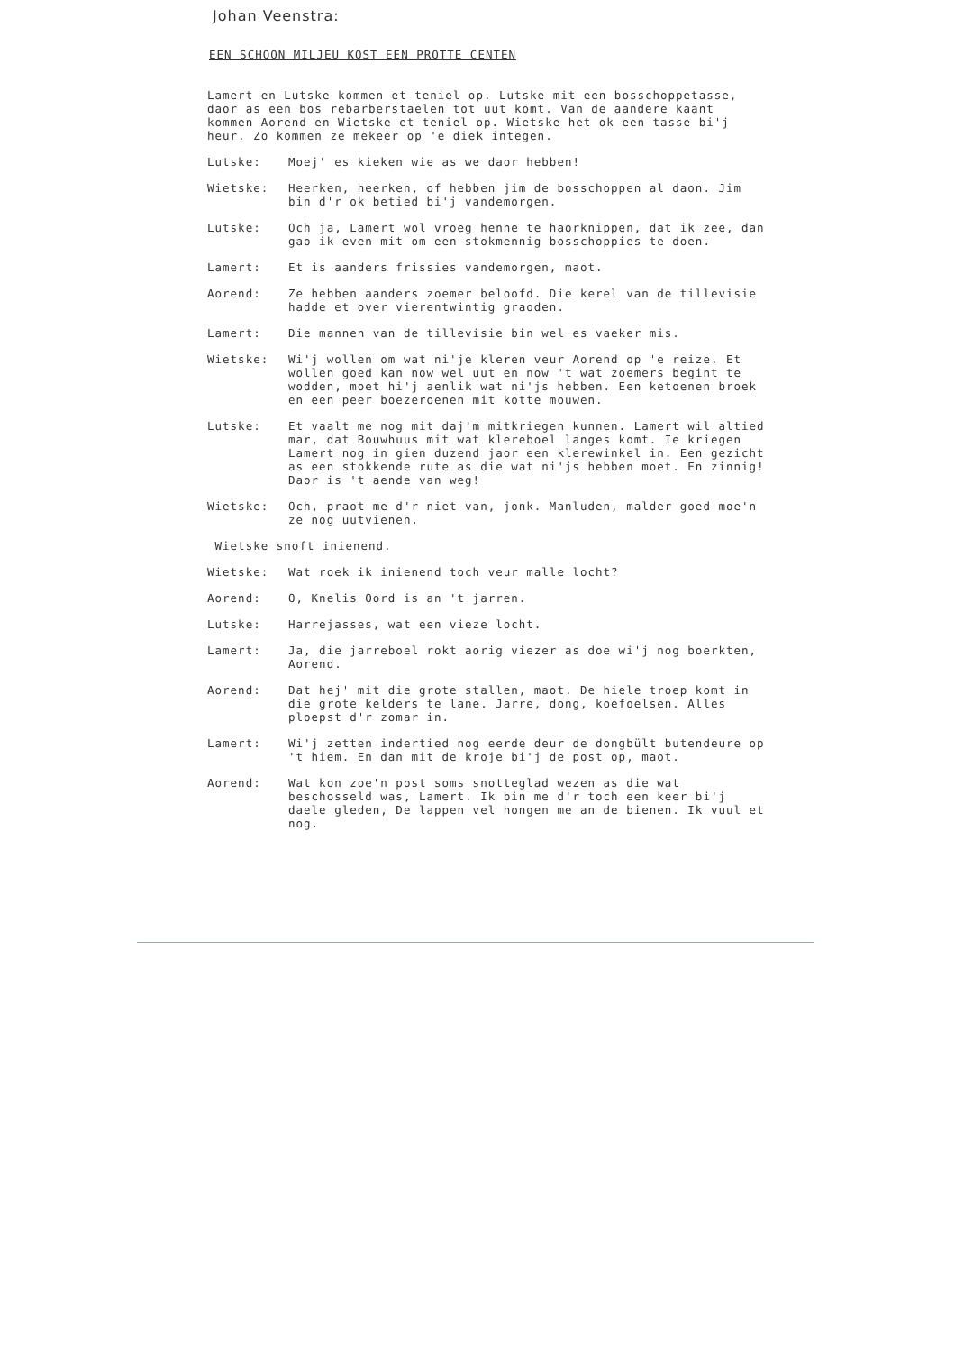Johan Veenstra:
EEN SCHOON MILJEU KOST EEN PROTTE CENTEN
Lamert en Lutske kommen et teniel op. Lutske mit een bosschoppetasse, daor as een bos rebarberstaelen tot uut komt. Van de aandere kaant kommen Aorend en Wietske et teniel op. Wietske het ok een tasse bi'j heur. Zo kommen ze mekeer op 'e diek integen.
Lutske: Moej' es kieken wie as we daor hebben!
Wietske: Heerken, heerken, of hebben jim de bosschoppen al daon. Jim bin d'r ok betied bi'j vandemorgen.
Lutske: Och ja, Lamert wol vroeg henne te haorknippen, dat ik zee, dan gao ik even mit om een stokmennig bosschoppies te doen.
Lamert: Et is aanders frissies vandemorgen, maot.
Aorend: Ze hebben aanders zoemer beloofd. Die kerel van de tillevisie hadde et over vierentwintig graoden.
Lamert: Die mannen van de tillevisie bin wel es vaeker mis.
Wietske: Wi'j wollen om wat ni'je kleren veur Aorend op 'e reize. Et wollen goed kan now wel uut en now 't wat zoemers begint te wodden, moet hi'j aenlik wat ni'js hebben. Een ketoenen broek en een peer boezeroenen mit kotte mouwen.
Lutske: Et vaalt me nog mit daj'm mitkriegen kunnen. Lamert wil altied mar, dat Bouwhuus mit wat klereboel langes komt. Ie kriegen Lamert nog in gien duzend jaor een klerewinkel in. Een gezicht as een stokkende rute as die wat ni'js hebben moet. En zinnig! Daor is 't aende van weg!
Wietske: Och, praot me d'r niet van, jonk. Manluden, malder goed moe'n ze nog uutvienen.
Wietske snoft inienend.
Wietske: Wat roek ik inienend toch veur malle locht?
Aorend: O, Knelis Oord is an 't jarren.
Lutske: Harrejasses, wat een vieze locht.
Lamert: Ja, die jarreboel rokt aorig viezer as doe wi'j nog boerkten, Aorend.
Aorend: Dat hej' mit die grote stallen, maot. De hiele troep komt in die grote kelders te lane. Jarre, dong, koefoelsen. Alles ploepst d'r zomar in.
Lamert: Wi'j zetten indertied nog eerde deur de dongbült butendeure op 't hiem. En dan mit de kroje bi'j de post op, maot.
Aorend: Wat kon zoe'n post soms snotteglad wezen as die wat beschosseld was, Lamert. Ik bin me d'r toch een keer bi'j daele gleden, De lappen vel hongen me an de bienen. Ik vuul et nog.